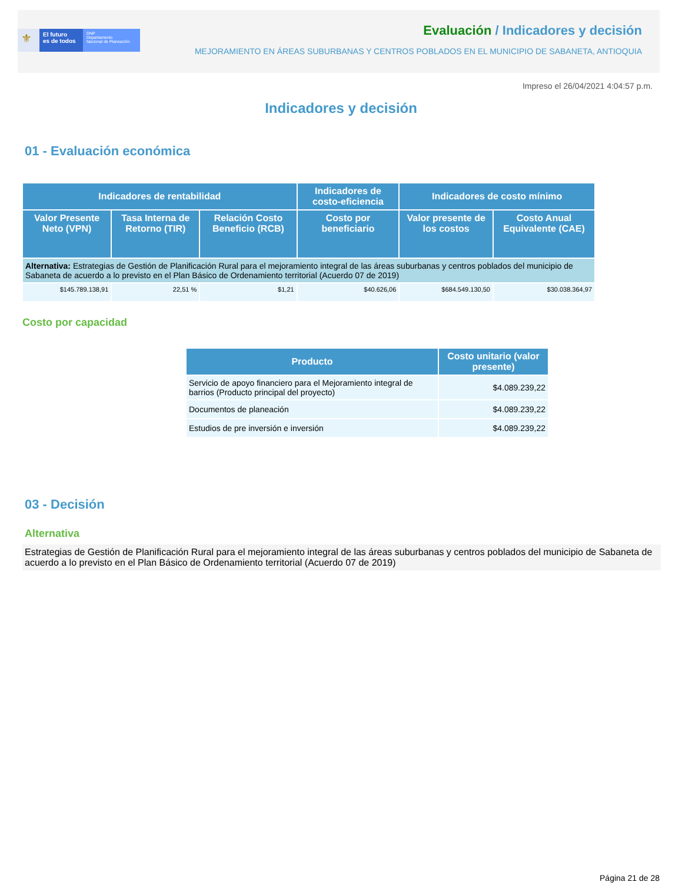⚜
El futuro
es de todos
DNP
Departamento
Nacional de Planeación
Evaluación / Indicadores y decisión
MEJORAMIENTO EN ÁREAS SUBURBANAS Y CENTROS POBLADOS EN EL MUNICIPIO DE SABANETA, ANTIOQUIA
Impreso el 26/04/2021 4:04:57 p.m.
Indicadores y decisión
01 - Evaluación económica
| Indicadores de rentabilidad | | | Indicadores de costo-eficiencia | Indicadores de costo mínimo | |
| --- | --- | --- | --- | --- | --- |
| Valor Presente Neto (VPN) | Tasa Interna de Retorno (TIR) | Relación Costo Beneficio (RCB) | Costo por beneficiario | Valor presente de los costos | Costo Anual Equivalente (CAE) |
| Alternativa: Estrategias de Gestión de Planificación Rural para el mejoramiento integral de las áreas suburbanas y centros poblados del municipio de Sabaneta de acuerdo a lo previsto en el Plan Básico de Ordenamiento territorial (Acuerdo 07 de 2019) | | | | | |
| $145.789.138,91 | 22,51 % | $1,21 | $40.626,06 | $684.549.130,50 | $30.038.364,97 |
Costo por capacidad
| Producto | Costo unitario (valor presente) |
| --- | --- |
| Servicio de apoyo financiero para el Mejoramiento integral de barrios (Producto principal del proyecto) | $4.089.239,22 |
| Documentos de planeación | $4.089.239,22 |
| Estudios de pre inversión e inversión | $4.089.239,22 |
03 - Decisión
Alternativa
Estrategias de Gestión de Planificación Rural para el mejoramiento integral de las áreas suburbanas y centros poblados del municipio de Sabaneta de acuerdo a lo previsto en el Plan Básico de Ordenamiento territorial (Acuerdo 07 de 2019)
Página 21 de 28